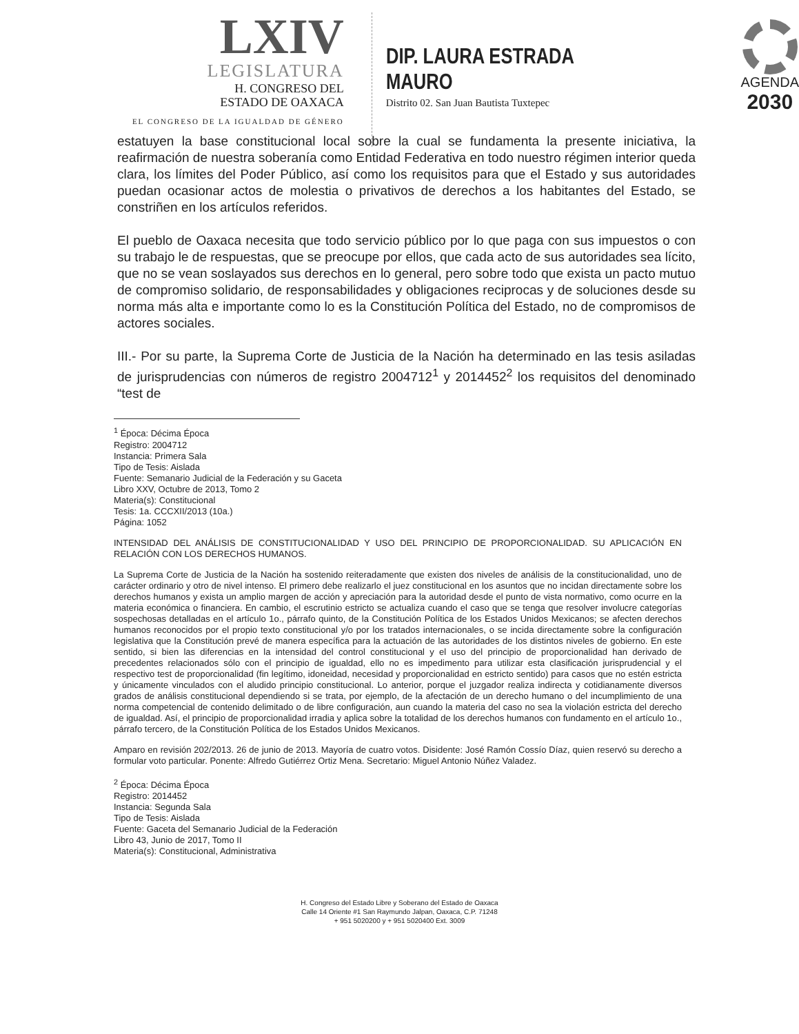LXIV
LEGISLATURA
H. CONGRESO DEL
ESTADO DE OAXACA
EL CONGRESO DE LA IGUALDAD DE GÉNERO
DIP. LAURA ESTRADA MAURO
Distrito 02. San Juan Bautista Tuxtepec
AGENDA
2030
estatuyen la base constitucional local sobre la cual se fundamenta la presente iniciativa, la reafirmación de nuestra soberanía como Entidad Federativa en todo nuestro régimen interior queda clara, los límites del Poder Público, así como los requisitos para que el Estado y sus autoridades puedan ocasionar actos de molestia o privativos de derechos a los habitantes del Estado, se constriñen en los artículos referidos.
El pueblo de Oaxaca necesita que todo servicio público por lo que paga con sus impuestos o con su trabajo le de respuestas, que se preocupe por ellos, que cada acto de sus autoridades sea lícito, que no se vean soslayados sus derechos en lo general, pero sobre todo que exista un pacto mutuo de compromiso solidario, de responsabilidades y obligaciones reciprocas y de soluciones desde su norma más alta e importante como lo es la Constitución Política del Estado, no de compromisos de actores sociales.
III.- Por su parte, la Suprema Corte de Justicia de la Nación ha determinado en las tesis asiladas de jurisprudencias con números de registro 2004712<sup>1</sup> y 2014452<sup>2</sup> los requisitos del denominado “test de
<sup>1</sup> Época: Décima Época
Registro: 2004712
Instancia: Primera Sala
Tipo de Tesis: Aislada
Fuente: Semanario Judicial de la Federación y su Gaceta
Libro XXV, Octubre de 2013, Tomo 2
Materia(s): Constitucional
Tesis: 1a. CCCXII/2013 (10a.)
Página: 1052
INTENSIDAD DEL ANÁLISIS DE CONSTITUCIONALIDAD Y USO DEL PRINCIPIO DE PROPORCIONALIDAD. SU APLICACIÓN EN RELACIÓN CON LOS DERECHOS HUMANOS.
La Suprema Corte de Justicia de la Nación ha sostenido reiteradamente que existen dos niveles de análisis de la constitucionalidad, uno de carácter ordinario y otro de nivel intenso. El primero debe realizarlo el juez constitucional en los asuntos que no incidan directamente sobre los derechos humanos y exista un amplio margen de acción y apreciación para la autoridad desde el punto de vista normativo, como ocurre en la materia económica o financiera. En cambio, el escrutinio estricto se actualiza cuando el caso que se tenga que resolver involucre categorías sospechosas detalladas en el artículo 1o., párrafo quinto, de la Constitución Política de los Estados Unidos Mexicanos; se afecten derechos humanos reconocidos por el propio texto constitucional y/o por los tratados internacionales, o se incida directamente sobre la configuración legislativa que la Constitución prevé de manera específica para la actuación de las autoridades de los distintos niveles de gobierno. En este sentido, si bien las diferencias en la intensidad del control constitucional y el uso del principio de proporcionalidad han derivado de precedentes relacionados sólo con el principio de igualdad, ello no es impedimento para utilizar esta clasificación jurisprudencial y el respectivo test de proporcionalidad (fin legítimo, idoneidad, necesidad y proporcionalidad en estricto sentido) para casos que no estén estricta y únicamente vinculados con el aludido principio constitucional. Lo anterior, porque el juzgador realiza indirecta y cotidianamente diversos grados de análisis constitucional dependiendo si se trata, por ejemplo, de la afectación de un derecho humano o del incumplimiento de una norma competencial de contenido delimitado o de libre configuración, aun cuando la materia del caso no sea la violación estricta del derecho de igualdad. Así, el principio de proporcionalidad irradia y aplica sobre la totalidad de los derechos humanos con fundamento en el artículo 1o., párrafo tercero, de la Constitución Política de los Estados Unidos Mexicanos.
Amparo en revisión 202/2013. 26 de junio de 2013. Mayoría de cuatro votos. Disidente: José Ramón Cossío Díaz, quien reservó su derecho a formular voto particular. Ponente: Alfredo Gutiérrez Ortiz Mena. Secretario: Miguel Antonio Núñez Valadez.
<sup>2</sup> Época: Décima Época
Registro: 2014452
Instancia: Segunda Sala
Tipo de Tesis: Aislada
Fuente: Gaceta del Semanario Judicial de la Federación
Libro 43, Junio de 2017, Tomo II
Materia(s): Constitucional, Administrativa
H. Congreso del Estado Libre y Soberano del Estado de Oaxaca
Calle 14 Oriente #1 San Raymundo Jalpan, Oaxaca, C.P. 71248
+ 951 5020200 y + 951 5020400 Ext. 3009